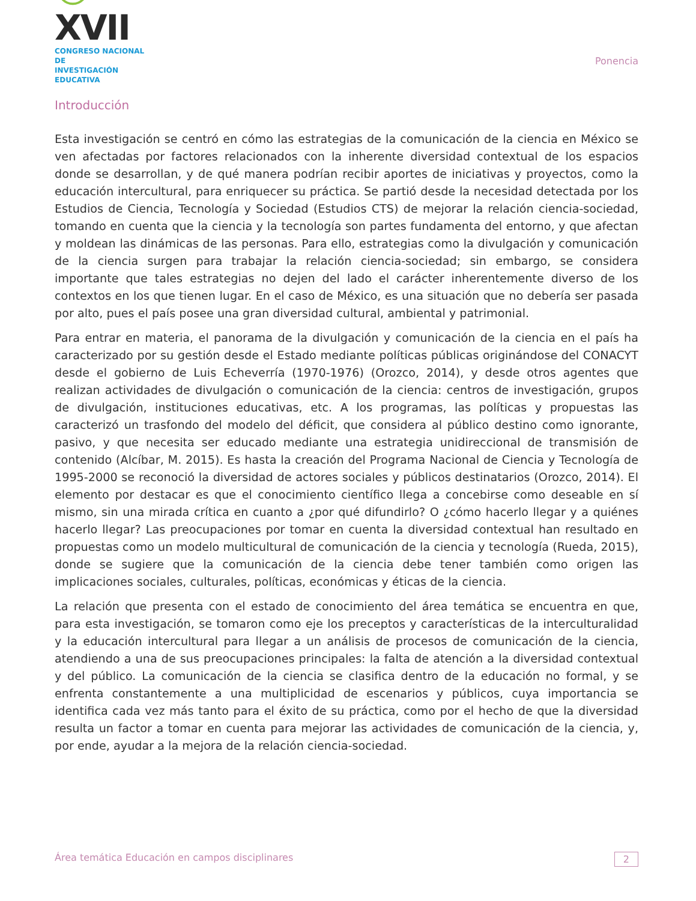☺XVII
CONGRESO NACIONAL DE
INVESTIGACIÓN EDUCATIVA
Ponencia
Introducción
Esta investigación se centró en cómo las estrategias de la comunicación de la ciencia en México se ven afectadas por factores relacionados con la inherente diversidad contextual de los espacios donde se desarrollan, y de qué manera podrían recibir aportes de iniciativas y proyectos, como la educación intercultural, para enriquecer su práctica. Se partió desde la necesidad detectada por los Estudios de Ciencia, Tecnología y Sociedad (Estudios CTS) de mejorar la relación ciencia-sociedad, tomando en cuenta que la ciencia y la tecnología son partes fundamenta del entorno, y que afectan y moldean las dinámicas de las personas. Para ello, estrategias como la divulgación y comunicación de la ciencia surgen para trabajar la relación ciencia-sociedad; sin embargo, se considera importante que tales estrategias no dejen del lado el carácter inherentemente diverso de los contextos en los que tienen lugar. En el caso de México, es una situación que no debería ser pasada por alto, pues el país posee una gran diversidad cultural, ambiental y patrimonial.
Para entrar en materia, el panorama de la divulgación y comunicación de la ciencia en el país ha caracterizado por su gestión desde el Estado mediante políticas públicas originándose del CONACYT desde el gobierno de Luis Echeverría (1970-1976) (Orozco, 2014), y desde otros agentes que realizan actividades de divulgación o comunicación de la ciencia: centros de investigación, grupos de divulgación, instituciones educativas, etc. A los programas, las políticas y propuestas las caracterizó un trasfondo del modelo del déficit, que considera al público destino como ignorante, pasivo, y que necesita ser educado mediante una estrategia unidireccional de transmisión de contenido (Alcíbar, M. 2015). Es hasta la creación del Programa Nacional de Ciencia y Tecnología de 1995-2000 se reconoció la diversidad de actores sociales y públicos destinatarios (Orozco, 2014). El elemento por destacar es que el conocimiento científico llega a concebirse como deseable en sí mismo, sin una mirada crítica en cuanto a ¿por qué difundirlo? O ¿cómo hacerlo llegar y a quiénes hacerlo llegar? Las preocupaciones por tomar en cuenta la diversidad contextual han resultado en propuestas como un modelo multicultural de comunicación de la ciencia y tecnología (Rueda, 2015), donde se sugiere que la comunicación de la ciencia debe tener también como origen las implicaciones sociales, culturales, políticas, económicas y éticas de la ciencia.
La relación que presenta con el estado de conocimiento del área temática se encuentra en que, para esta investigación, se tomaron como eje los preceptos y características de la interculturalidad y la educación intercultural para llegar a un análisis de procesos de comunicación de la ciencia, atendiendo a una de sus preocupaciones principales: la falta de atención a la diversidad contextual y del público. La comunicación de la ciencia se clasifica dentro de la educación no formal, y se enfrenta constantemente a una multiplicidad de escenarios y públicos, cuya importancia se identifica cada vez más tanto para el éxito de su práctica, como por el hecho de que la diversidad resulta un factor a tomar en cuenta para mejorar las actividades de comunicación de la ciencia, y, por ende, ayudar a la mejora de la relación ciencia-sociedad.
Área temática Educación en campos disciplinares 2